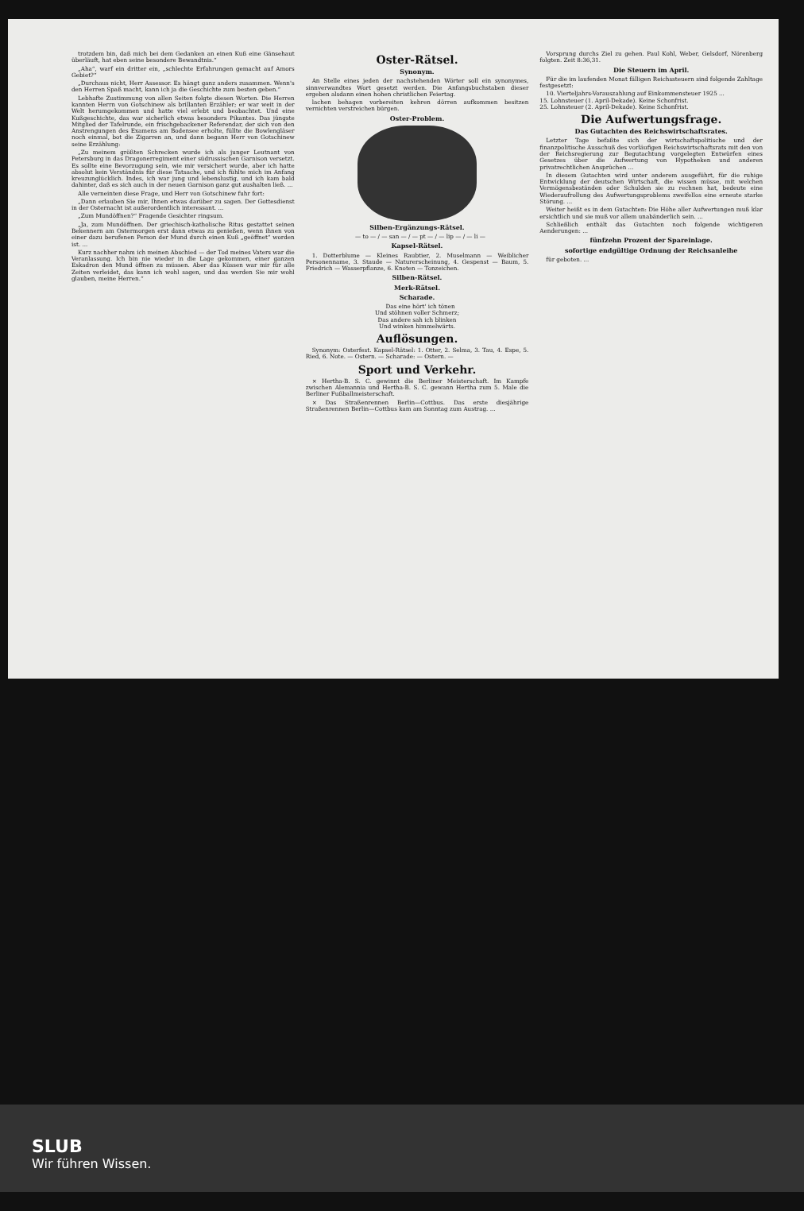trotzdem bin, daß mich bei dem Gedanken an einen Kuß eine Gänsehaut überläuft, hat eben seine besondere Bewandtnis.“
„Aha“, warf ein dritter ein, „schlechte Erfahrungen gemacht auf Amors Gebiet?“
„Durchaus nicht, Herr Assessor. Es hängt ganz anders zusammen. Wenn's den Herren Spaß macht, kann ich ja die Geschichte zum besten geben.“
Lebhafte Zustimmung von allen Seiten folgte diesen Worten. Die Herren kannten Herrn von Gotschinew als brillanten Erzähler; er war weit in der Welt herumgekommen und hatte viel erlebt und beobachtet. Und eine Kußgeschichte, das war sicherlich etwas besonders Pikantes. Das jüngste Mitglied der Tafelrunde, ein frischgebackener Referendar, der sich von den Anstrengungen des Examens am Bodensee erholte, füllte die Bowlengläser noch einmal, bot die Zigarren an, und dann begann Herr von Gotschinew seine Erzählung:
„Zu meinem größten Schrecken wurde ich als junger Leutnant von Petersburg in das Dragonerregiment einer südrussischen Garnison versetzt. Es sollte eine Bevorzugung sein, wie mir versichert wurde, aber ich hatte absolut kein Verständnis für diese Tatsache, und ich fühlte mich im Anfang kreuzunglücklich. Indes, ich war jung und lebenslustig, und ich kam bald dahinter, daß es sich auch in der neuen Garnison ganz gut aushalten ließ. ...
Alle verneinten diese Frage, und Herr von Gotschinew fuhr fort:
„Dann erlauben Sie mir, Ihnen etwas darüber zu sagen. Der Gottesdienst in der Osternacht ist außerordentlich interessant. ...
„Zum Mundöffnen?“ Fragende Gesichter ringsum.
„Ja, zum Mundöffnen. Der griechisch-katholische Ritus gestattet seinen Bekennern am Ostermorgen erst dann etwas zu genießen, wenn ihnen von einer dazu berufenen Person der Mund durch einen Kuß „geöffnet“ worden ist. ...
Kurz nachher nahm ich meinen Abschied — der Tod meines Vaters war die Veranlassung. Ich bin nie wieder in die Lage gekommen, einer ganzen Eskadron den Mund öffnen zu müssen. Aber das Küssen war mir für alle Zeiten verleidet, das kann ich wohl sagen, und das werden Sie mir wohl glauben, meine Herren.“
Oster-Rätsel.
Synonym.
An Stelle eines jeden der nachstehenden Wörter soll ein synonymes, sinnverwandtes Wort gesetzt werden. Die Anfangsbuchstaben dieser ergeben alsdann einen hohen christlichen Feiertag.
lachen behagen vorbereiten kehren dörren aufkommen besitzen vernichten verstreichen bürgen.
Oster-Problem.
Silben-Ergänzungs-Rätsel.
— to — / — san — / — pt — / — lip — / — li —
Kapsel-Rätsel.
1. Dotterblume — Kleines Raubtier, 2. Muselmann — Weiblicher Personenname, 3. Staude — Naturerscheinung, 4. Gespenst — Baum, 5. Friedrich — Wasserpflanze, 6. Knoten — Tonzeichen.
Silben-Rätsel.
Merk-Rätsel.
Scharade.
Das eine hört' ich tönen
Und stöhnen voller Schmerz;
Das andere sah ich blinken
Und winken himmelwärts.
Auflösungen.
Synonym: Osterfest. Kapsel-Rätsel: 1. Otter, 2. Selma, 3. Tau, 4. Espe, 5. Ried, 6. Note. — Ostern. — Scharade: — Ostern. —
Sport und Verkehr.
× Hertha-B. S. C. gewinnt die Berliner Meisterschaft. Im Kampfe zwischen Alemannia und Hertha-B. S. C. gewann Hertha zum 5. Male die Berliner Fußballmeisterschaft.
× Das Straßenrennen Berlin—Cottbus. Das erste diesjährige Straßenrennen Berlin—Cottbus kam am Sonntag zum Austrag. ...
Vorsprung durchs Ziel zu gehen. Paul Kohl, Weber, Gelsdorf, Nörenberg folgten. Zeit 8:36,31.
Die Steuern im April.
Für die im laufenden Monat fälligen Reichssteuern sind folgende Zahltage festgesetzt:
10. Vierteljahrs-Vorauszahlung auf Einkommensteuer 1925 ...
15. Lohnsteuer (1. April-Dekade). Keine Schonfrist.
25. Lohnsteuer (2. April-Dekade). Keine Schonfrist.
Die Aufwertungsfrage.
Das Gutachten des Reichswirtschaftsrates.
Letzter Tage befaßte sich der wirtschaftspolitische und der finanzpolitische Ausschuß des vorläufigen Reichswirtschaftsrats mit den von der Reichsregierung zur Begutachtung vorgelegten Entwürfen eines Gesetzes über die Aufwertung von Hypotheken und anderen privatrechtlichen Ansprüchen ...
In diesem Gutachten wird unter anderem ausgeführt, für die ruhige Entwicklung der deutschen Wirtschaft, die wissen müsse, mit welchen Vermögensbeständen oder Schulden sie zu rechnen hat, bedeute eine Wiederaufrollung des Aufwertungsproblems zweifellos eine erneute starke Störung. ...
Weiter heißt es in dem Gutachten: Die Höhe aller Aufwertungen muß klar ersichtlich und sie muß vor allem unabänderlich sein. ...
Schließlich enthält das Gutachten noch folgende wichtigeren Aenderungen: ...
fünfzehn Prozent der Spareinlage.
sofortige endgültige Ordnung der Reichsanleihe
für geboten. ...
SLUB
Wir führen Wissen.